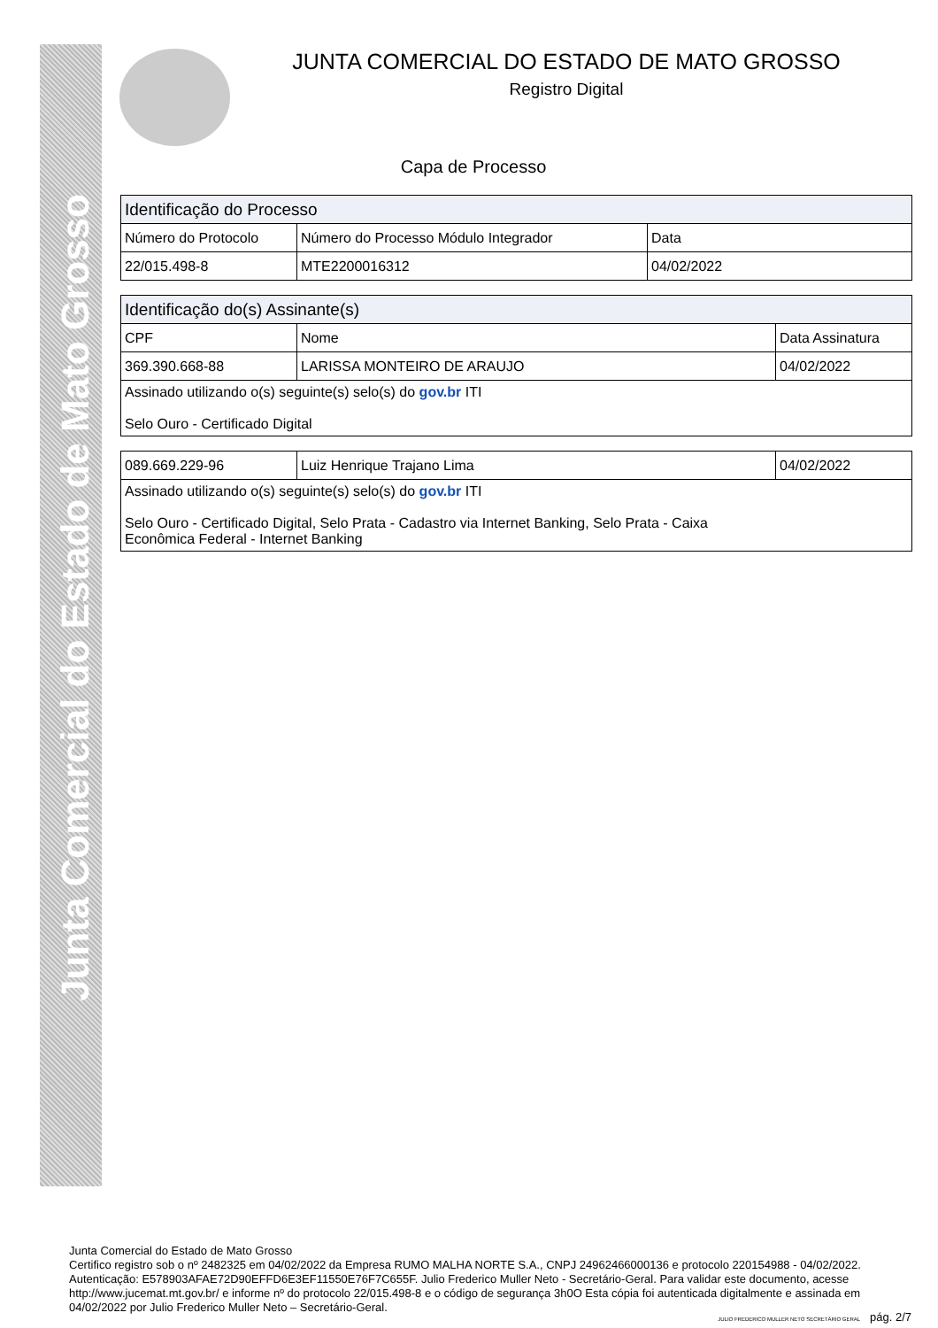Junta Comercial do Estado de Mato Grosso
JUNTA COMERCIAL DO ESTADO DE MATO GROSSO
Registro Digital
Capa de Processo
| Identificação do Processo | | |
| --- | --- | --- |
| Número do Protocolo | Número do Processo Módulo Integrador | Data |
| 22/015.498-8 | MTE2200016312 | 04/02/2022 |
| Identificação do(s) Assinante(s) | | |
| --- | --- | --- |
| CPF | Nome | Data Assinatura |
| 369.390.668-88 | LARISSA MONTEIRO DE ARAUJO | 04/02/2022 |
| Assinado utilizando o(s) seguinte(s) selo(s) do gov.br ITI Selo Ouro - Certificado Digital | | |
| 089.669.229-96 | Luiz Henrique Trajano Lima | 04/02/2022 |
| Assinado utilizando o(s) seguinte(s) selo(s) do gov.br ITI Selo Ouro - Certificado Digital, Selo Prata - Cadastro via Internet Banking, Selo Prata - Caixa Econômica Federal - Internet Banking | | |
Junta Comercial do Estado de Mato Grosso
Certifico registro sob o nº 2482325 em 04/02/2022 da Empresa RUMO MALHA NORTE S.A., CNPJ 24962466000136 e protocolo 220154988 - 04/02/2022. Autenticação: E578903AFAE72D90EFFD6E3EF11550E76F7C655F. Julio Frederico Muller Neto - Secretário-Geral. Para validar este documento, acesse http://www.jucemat.mt.gov.br/ e informe nº do protocolo 22/015.498-8 e o código de segurança 3h0O Esta cópia foi autenticada digitalmente e assinada em 04/02/2022 por Julio Frederico Muller Neto – Secretário-Geral.
JULIO FREDERICO MULLER NETO SECRETÁRIO GERAL pág. 2/7